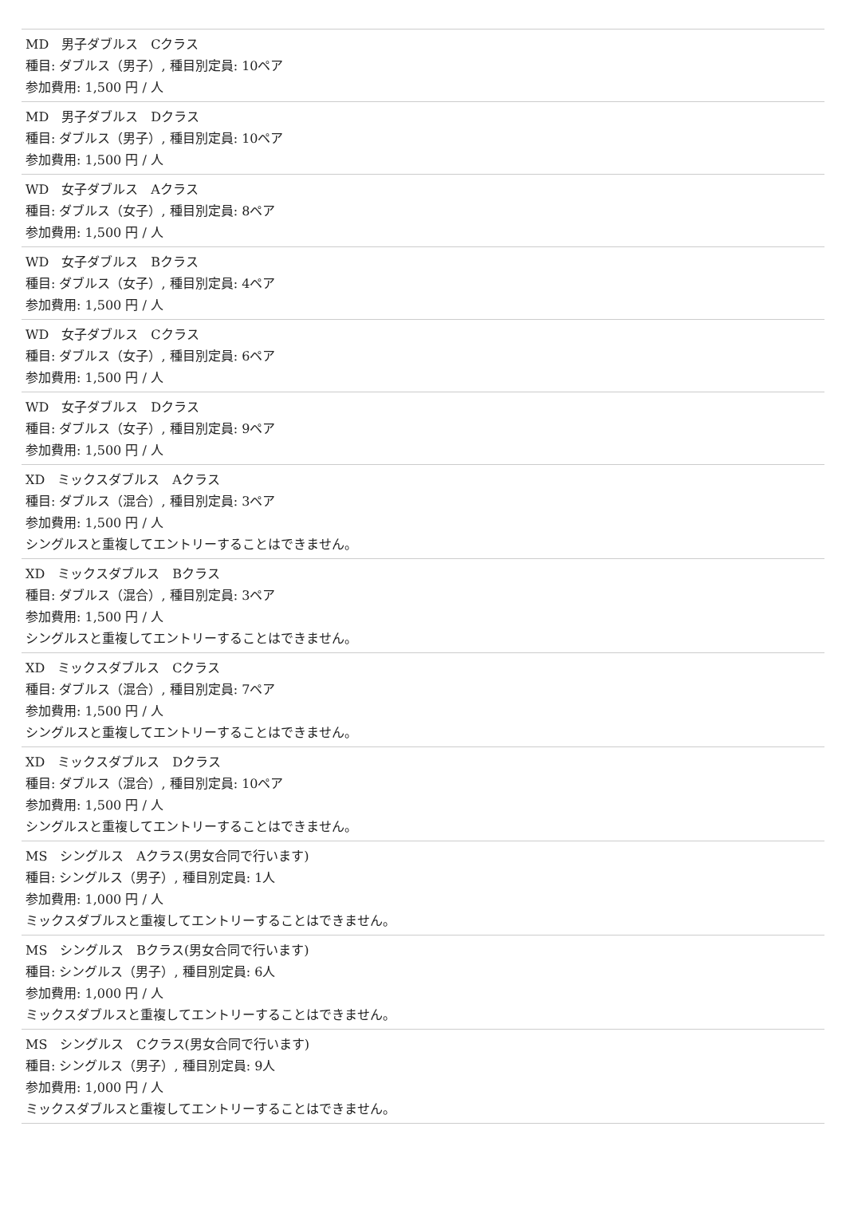MD　男子ダブルス　Cクラス
種目: ダブルス（男子）, 種目別定員: 10ペア
参加費用: 1,500 円 / 人
MD　男子ダブルス　Dクラス
種目: ダブルス（男子）, 種目別定員: 10ペア
参加費用: 1,500 円 / 人
WD　女子ダブルス　Aクラス
種目: ダブルス（女子）, 種目別定員: 8ペア
参加費用: 1,500 円 / 人
WD　女子ダブルス　Bクラス
種目: ダブルス（女子）, 種目別定員: 4ペア
参加費用: 1,500 円 / 人
WD　女子ダブルス　Cクラス
種目: ダブルス（女子）, 種目別定員: 6ペア
参加費用: 1,500 円 / 人
WD　女子ダブルス　Dクラス
種目: ダブルス（女子）, 種目別定員: 9ペア
参加費用: 1,500 円 / 人
XD　ミックスダブルス　Aクラス
種目: ダブルス（混合）, 種目別定員: 3ペア
参加費用: 1,500 円 / 人
シングルスと重複してエントリーすることはできません。
XD　ミックスダブルス　Bクラス
種目: ダブルス（混合）, 種目別定員: 3ペア
参加費用: 1,500 円 / 人
シングルスと重複してエントリーすることはできません。
XD　ミックスダブルス　Cクラス
種目: ダブルス（混合）, 種目別定員: 7ペア
参加費用: 1,500 円 / 人
シングルスと重複してエントリーすることはできません。
XD　ミックスダブルス　Dクラス
種目: ダブルス（混合）, 種目別定員: 10ペア
参加費用: 1,500 円 / 人
シングルスと重複してエントリーすることはできません。
MS　シングルス　Aクラス(男女合同で行います)
種目: シングルス（男子）, 種目別定員: 1人
参加費用: 1,000 円 / 人
ミックスダブルスと重複してエントリーすることはできません。
MS　シングルス　Bクラス(男女合同で行います)
種目: シングルス（男子）, 種目別定員: 6人
参加費用: 1,000 円 / 人
ミックスダブルスと重複してエントリーすることはできません。
MS　シングルス　Cクラス(男女合同で行います)
種目: シングルス（男子）, 種目別定員: 9人
参加費用: 1,000 円 / 人
ミックスダブルスと重複してエントリーすることはできません。